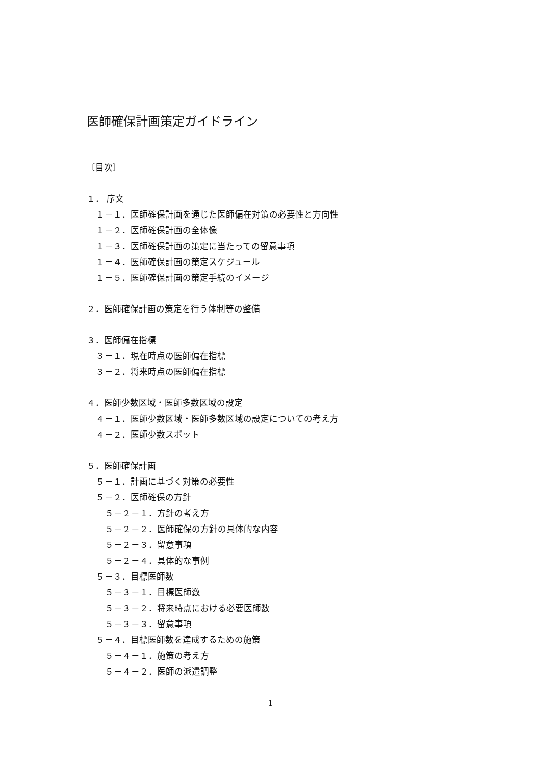医師確保計画策定ガイドライン
〔目次〕
１． 序文
１－１．医師確保計画を通じた医師偏在対策の必要性と方向性
１－２．医師確保計画の全体像
１－３．医師確保計画の策定に当たっての留意事項
１－４．医師確保計画の策定スケジュール
１－５．医師確保計画の策定手続のイメージ
２．医師確保計画の策定を行う体制等の整備
３．医師偏在指標
３－１．現在時点の医師偏在指標
３－２．将来時点の医師偏在指標
４．医師少数区域・医師多数区域の設定
４－１．医師少数区域・医師多数区域の設定についての考え方
４－２．医師少数スポット
５．医師確保計画
５－１．計画に基づく対策の必要性
５－２．医師確保の方針
５－２－１．方針の考え方
５－２－２．医師確保の方針の具体的な内容
５－２－３．留意事項
５－２－４．具体的な事例
５－３．目標医師数
５－３－１．目標医師数
５－３－２．将来時点における必要医師数
５－３－３．留意事項
５－４．目標医師数を達成するための施策
５－４－１．施策の考え方
５－４－２．医師の派遣調整
1